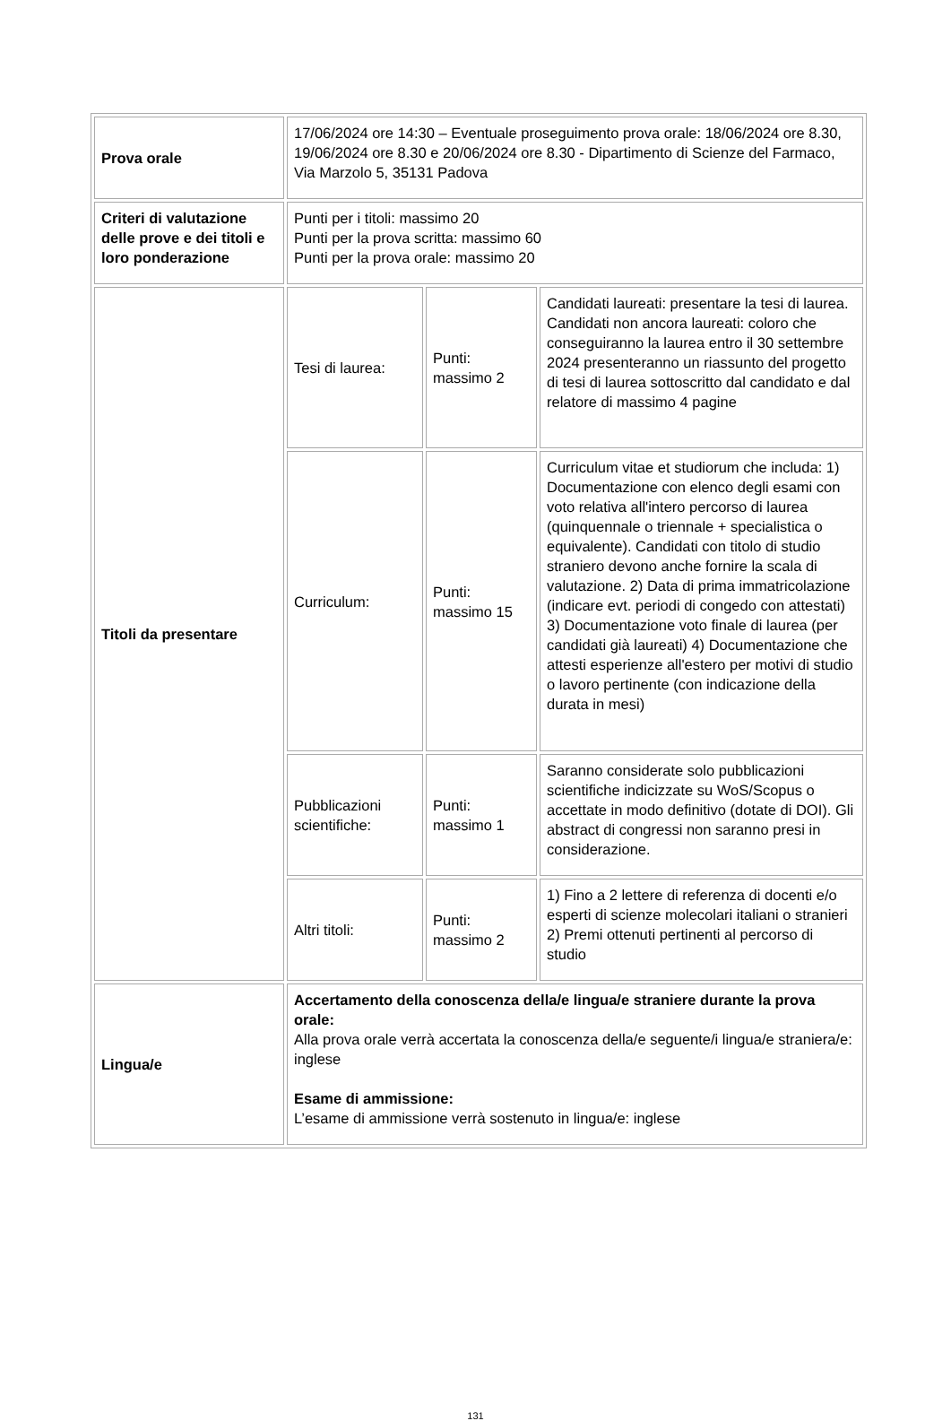| Prova orale | 17/06/2024 ore 14:30 – Eventuale proseguimento prova orale: 18/06/2024 ore 8.30, 19/06/2024 ore 8.30 e 20/06/2024 ore 8.30 - Dipartimento di Scienze del Farmaco, Via Marzolo 5, 35131 Padova | | |
| Criteri di valutazione delle prove e dei titoli e loro ponderazione | Punti per i titoli: massimo 20 Punti per la prova scritta: massimo 60 Punti per la prova orale: massimo 20 | | |
| Titoli da presentare | Tesi di laurea: | Punti: massimo 2 | Candidati laureati: presentare la tesi di laurea. Candidati non ancora laureati: coloro che conseguiranno la laurea entro il 30 settembre 2024 presenteranno un riassunto del progetto di tesi di laurea sottoscritto dal candidato e dal relatore di massimo 4 pagine |
| | Curriculum: | Punti: massimo 15 | Curriculum vitae et studiorum che includa: 1) Documentazione con elenco degli esami con voto relativa all'intero percorso di laurea (quinquennale o triennale + specialistica o equivalente). Candidati con titolo di studio straniero devono anche fornire la scala di valutazione. 2) Data di prima immatricolazione (indicare evt. periodi di congedo con attestati) 3) Documentazione voto finale di laurea (per candidati già laureati) 4) Documentazione che attesti esperienze all'estero per motivi di studio o lavoro pertinente (con indicazione della durata in mesi) |
| | Pubblicazioni scientifiche: | Punti: massimo 1 | Saranno considerate solo pubblicazioni scientifiche indicizzate su WoS/Scopus o accettate in modo definitivo (dotate di DOI). Gli abstract di congressi non saranno presi in considerazione. |
| | Altri titoli: | Punti: massimo 2 | 1) Fino a 2 lettere di referenza di docenti e/o esperti di scienze molecolari italiani o stranieri 2) Premi ottenuti pertinenti al percorso di studio |
| Lingua/e | Accertamento della conoscenza della/e lingua/e straniere durante la prova orale: Alla prova orale verrà accertata la conoscenza della/e seguente/i lingua/e straniera/e: inglese Esame di ammissione: L’esame di ammissione verrà sostenuto in lingua/e: inglese | | |
131